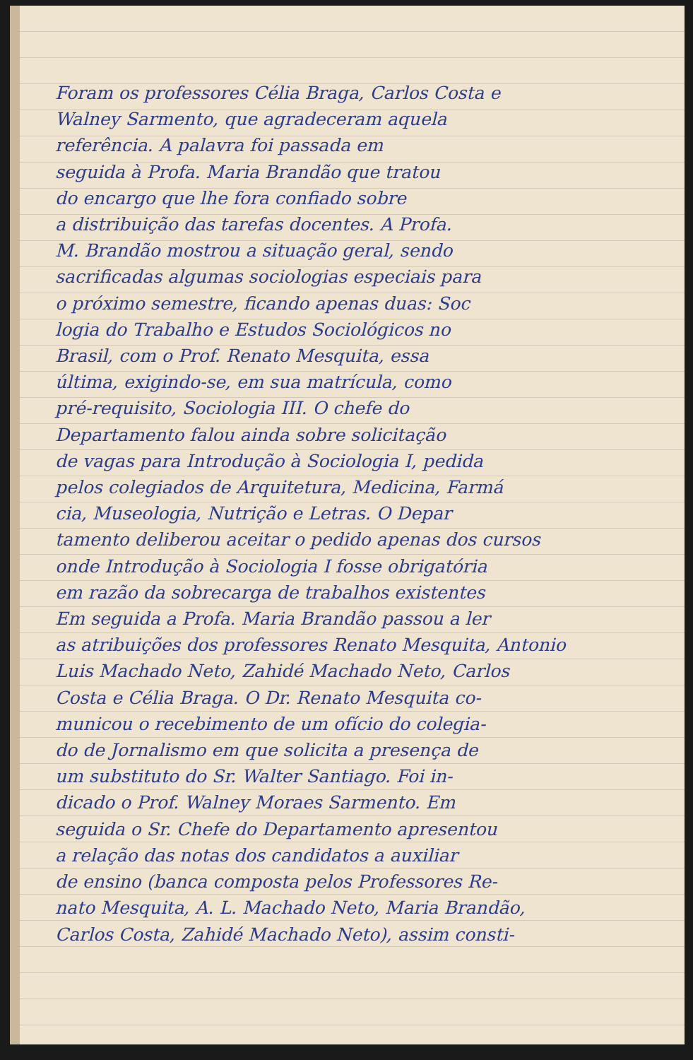Foram os professores Célia Braga, Carlos Costa e
Walney Sarmento, que agradeceram aquela
referência. A palavra foi passada em
seguida à Profa. Maria Brandão que tratou
do encargo que lhe fora confiado sobre
a distribuição das tarefas docentes. A Profa.
M. Brandão mostrou a situação geral, sendo
sacrificadas algumas sociologias especiais para
o próximo semestre, ficando apenas duas: Soc
logia do Trabalho e Estudos Sociológicos no
Brasil, com o Prof. Renato Mesquita, essa
última, exigindo-se, em sua matrícula, como
pré-requisito, Sociologia III. O chefe do
Departamento falou ainda sobre solicitação
de vagas para Introdução à Sociologia I, pedida
pelos colegiados de Arquitetura, Medicina, Farmá
cia, Museologia, Nutrição e Letras. O Depar
tamento deliberou aceitar o pedido apenas dos cursos
onde Introdução à Sociologia I fosse obrigatória
em razão da sobrecarga de trabalhos existentes
Em seguida a Profa. Maria Brandão passou a ler
as atribuições dos professores Renato Mesquita, Antonio
Luis Machado Neto, Zahidé Machado Neto, Carlos
Costa e Célia Braga. O Dr. Renato Mesquita co-
municou o recebimento de um ofício do colegia-
do de Jornalismo em que solicita a presença de
um substituto do Sr. Walter Santiago. Foi in-
dicado o Prof. Walney Moraes Sarmento. Em
seguida o Sr. Chefe do Departamento apresentou
a relação das notas dos candidatos a auxiliar
de ensino (banca composta pelos Professores Re-
nato Mesquita, A. L. Machado Neto, Maria Brandão,
Carlos Costa, Zahidé Machado Neto), assim consti-